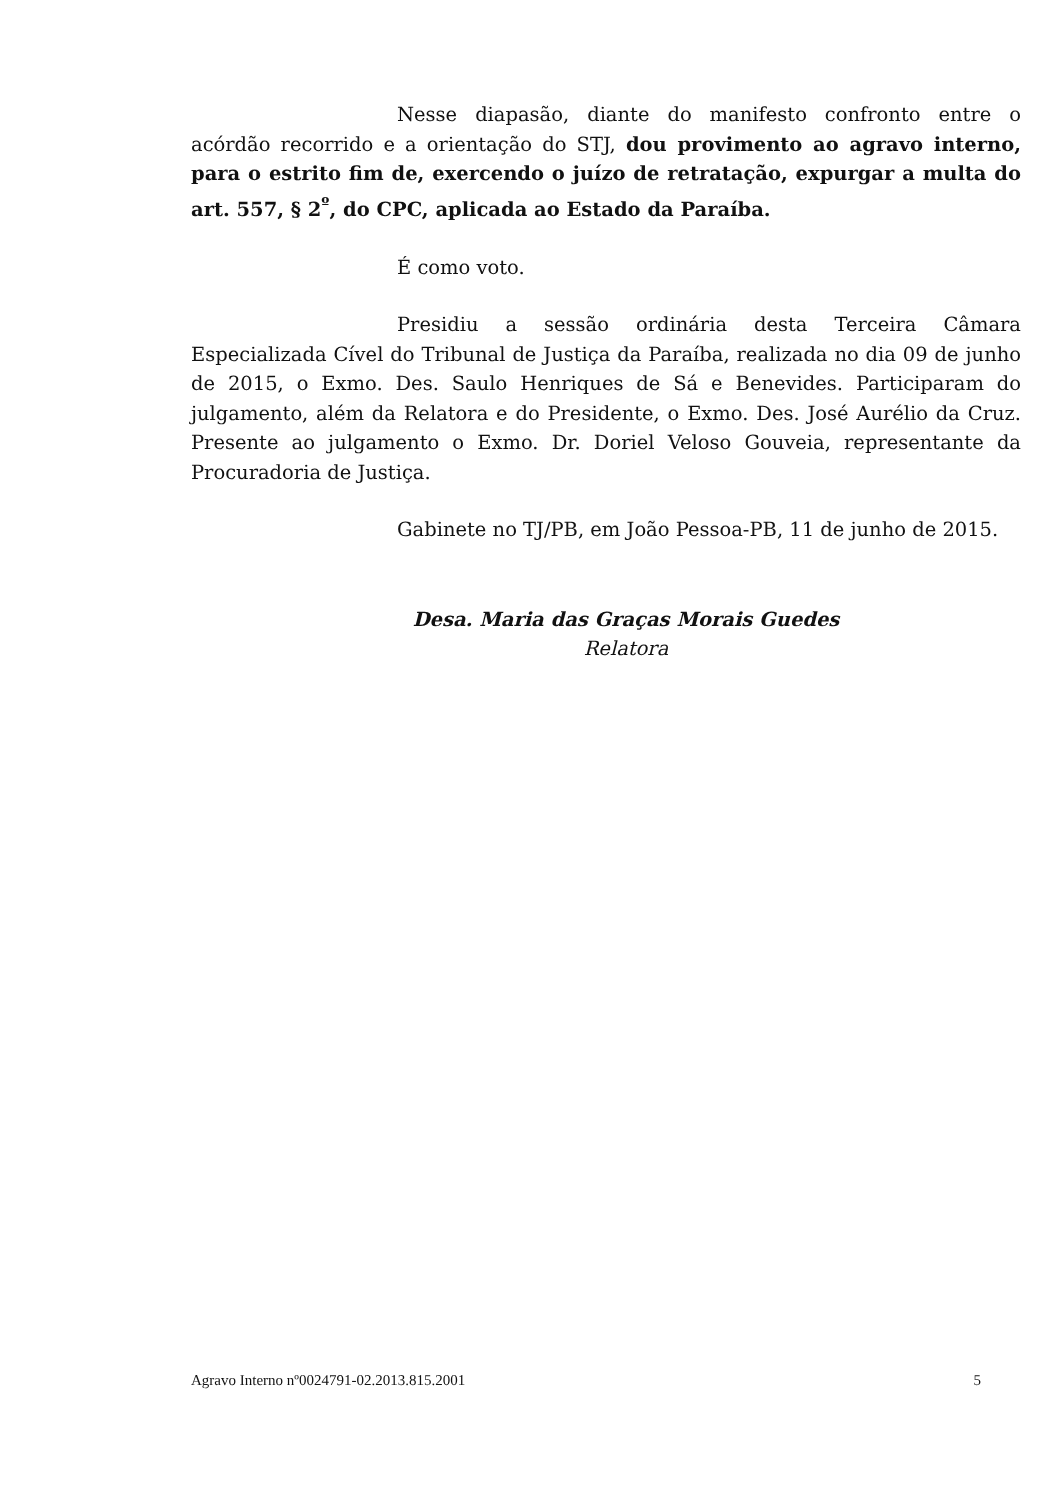Nesse diapasão, diante do manifesto confronto entre o acórdão recorrido e a orientação do STJ, dou provimento ao agravo interno, para o estrito fim de, exercendo o juízo de retratação, expurgar a multa do art. 557, § 2<sup>º</sup>, do CPC, aplicada ao Estado da Paraíba.
É como voto.
Presidiu a sessão ordinária desta Terceira Câmara Especializada Cível do Tribunal de Justiça da Paraíba, realizada no dia 09 de junho de 2015, o Exmo. Des. Saulo Henriques de Sá e Benevides. Participaram do julgamento, além da Relatora e do Presidente, o Exmo. Des. José Aurélio da Cruz. Presente ao julgamento o Exmo. Dr. Doriel Veloso Gouveia, representante da Procuradoria de Justiça.
Gabinete no TJ/PB, em João Pessoa-PB, 11 de junho de 2015.
Desa. Maria das Graças Morais Guedes
Relatora
Agravo Interno nº0024791-02.2013.815.2001 5